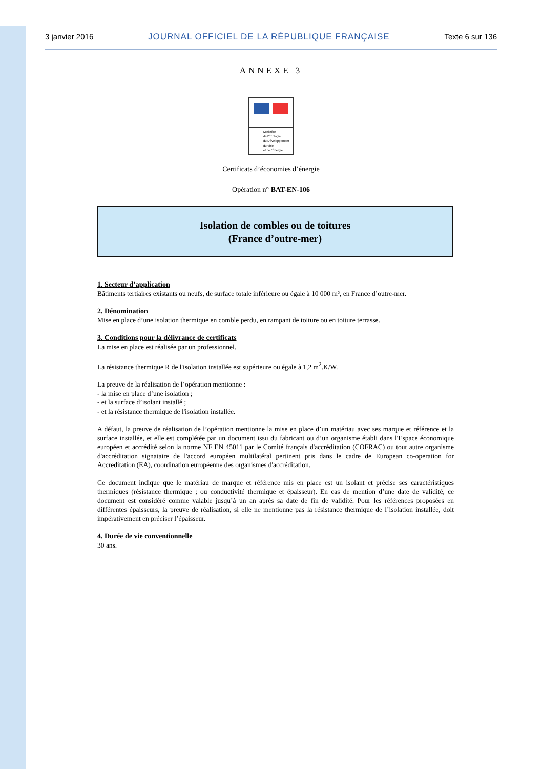3 janvier 2016 JOURNAL OFFICIEL DE LA RÉPUBLIQUE FRANÇAISE Texte 6 sur 136
ANNEXE 3
Ministère
de l'Écologie,
du Développement
durable
et de l'Énergie
Certificats d’économies d’énergie
Opération n° BAT-EN-106
Isolation de combles ou de toitures
(France d’outre-mer)
1. Secteur d’application
Bâtiments tertiaires existants ou neufs, de surface totale inférieure ou égale à 10 000 m², en France d’outre-mer.
2. Dénomination
Mise en place d’une isolation thermique en comble perdu, en rampant de toiture ou en toiture terrasse.
3. Conditions pour la délivrance de certificats
La mise en place est réalisée par un professionnel.
La résistance thermique R de l'isolation installée est supérieure ou égale à 1,2 m<sup>2</sup>.K/W.
La preuve de la réalisation de l’opération mentionne :
- la mise en place d’une isolation ;
- et la surface d’isolant installé ;
- et la résistance thermique de l'isolation installée.
A défaut, la preuve de réalisation de l’opération mentionne la mise en place d’un matériau avec ses marque et référence et la surface installée, et elle est complétée par un document issu du fabricant ou d’un organisme établi dans l'Espace économique européen et accrédité selon la norme NF EN 45011 par le Comité français d'accréditation (COFRAC) ou tout autre organisme d'accréditation signataire de l'accord européen multilatéral pertinent pris dans le cadre de European co-operation for Accreditation (EA), coordination européenne des organismes d'accréditation.
Ce document indique que le matériau de marque et référence mis en place est un isolant et précise ses caractéristiques thermiques (résistance thermique ; ou conductivité thermique et épaisseur). En cas de mention d’une date de validité, ce document est considéré comme valable jusqu’à un an après sa date de fin de validité. Pour les références proposées en différentes épaisseurs, la preuve de réalisation, si elle ne mentionne pas la résistance thermique de l’isolation installée, doit impérativement en préciser l’épaisseur.
4. Durée de vie conventionnelle
30 ans.